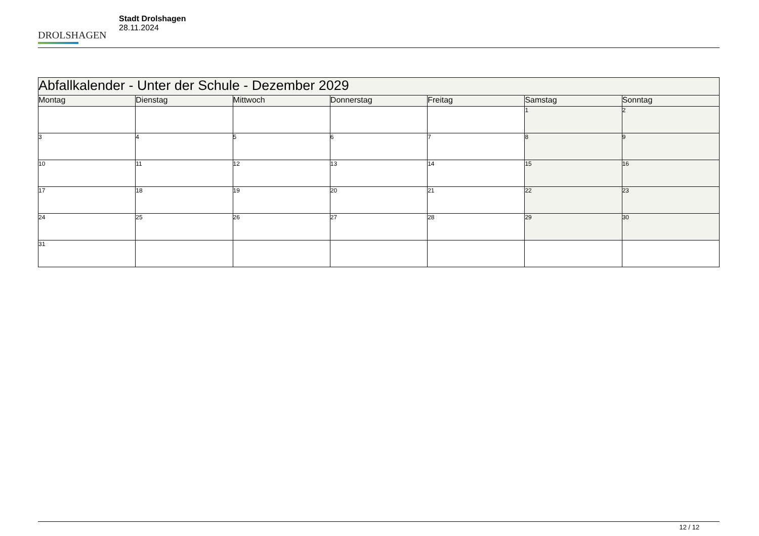DROLSHAGEN
Stadt Drolshagen
28.11.2024
| Abfallkalender - Unter der Schule - Dezember 2029 | | | | | | |
| Montag | Dienstag | Mittwoch | Donnerstag | Freitag | Samstag | Sonntag |
| | | | | | 1 | 2 |
| 3 | 4 | 5 | 6 | 7 | 8 | 9 |
| 10 | 11 | 12 | 13 | 14 | 15 | 16 |
| 17 | 18 | 19 | 20 | 21 | 22 | 23 |
| 24 | 25 | 26 | 27 | 28 | 29 | 30 |
| 31 | | | | | | |
12 / 12